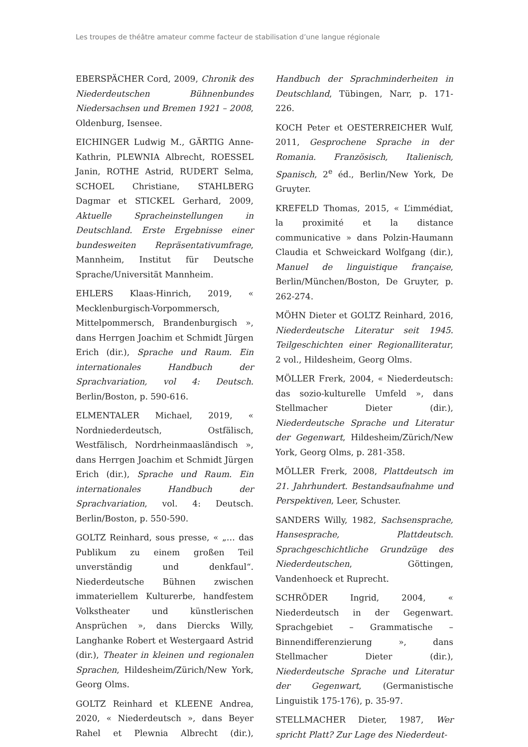Les troupes de théâtre amateur comme facteur de stabilisation d’une langue régionale
EBERSPÄCHER Cord, 2009, Chronik des Niederdeutschen Bühnenbundes Niedersachsen und Bremen 1921 – 2008, Oldenburg, Isensee.
EICHINGER Ludwig M., GÄRTIG Anne-Kathrin, PLEWNIA Albrecht, ROESSEL Janin, ROTHE Astrid, RUDERT Selma, SCHOEL Christiane, STAHLBERG Dagmar et STICKEL Gerhard, 2009, Aktuelle Spracheinstellungen in Deutschland. Erste Ergebnisse einer bundesweiten Repräsentativumfrage, Mannheim, Institut für Deutsche Sprache/Universität Mannheim.
EHLERS Klaas-Hinrich, 2019, « Mecklenburgisch-Vorpommersch, Mittelpommersch, Brandenburgisch », dans Herrgen Joachim et Schmidt Jürgen Erich (dir.), Sprache und Raum. Ein internationales Handbuch der Sprachvariation, vol 4: Deutsch. Berlin/Boston, p. 590-616.
ELMENTALER Michael, 2019, « Nordniederdeutsch, Ostfälisch, Westfälisch, Nordrheinmaasländisch », dans Herrgen Joachim et Schmidt Jürgen Erich (dir.), Sprache und Raum. Ein internationales Handbuch der Sprachvariation, vol. 4: Deutsch. Berlin/Boston, p. 550-590.
GOLTZ Reinhard, sous presse, « „… das Publikum zu einem großen Teil unverständig und denkfaul“. Niederdeutsche Bühnen zwischen immateriellem Kulturerbe, handfestem Volkstheater und künstlerischen Ansprüchen », dans Diercks Willy, Langhanke Robert et Westergaard Astrid (dir.), Theater in kleinen und regionalen Sprachen, Hildesheim/Zürich/New York, Georg Olms.
GOLTZ Reinhard et KLEENE Andrea, 2020, « Niederdeutsch », dans Beyer Rahel et Plewnia Albrecht (dir.), Handbuch der Sprachminderheiten in Deutschland, Tübingen, Narr, p. 171-226.
KOCH Peter et OESTERREICHER Wulf, 2011, Gesprochene Sprache in der Romania. Französisch, Italienisch, Spanisch, 2<sup>e</sup> éd., Berlin/New York, De Gruyter.
KREFELD Thomas, 2015, « L’immédiat, la proximité et la distance communicative » dans Polzin-Haumann Claudia et Schweickard Wolfgang (dir.), Manuel de linguistique française, Berlin/München/Boston, De Gruyter, p. 262-274.
MÖHN Dieter et GOLTZ Reinhard, 2016, Niederdeutsche Literatur seit 1945. Teilgeschichten einer Regionalliteratur, 2 vol., Hildesheim, Georg Olms.
MÖLLER Frerk, 2004, « Niederdeutsch: das sozio-kulturelle Umfeld », dans Stellmacher Dieter (dir.), Niederdeutsche Sprache und Literatur der Gegenwart, Hildesheim/Zürich/New York, Georg Olms, p. 281-358.
MÖLLER Frerk, 2008, Plattdeutsch im 21. Jahrhundert. Bestandsaufnahme und Perspektiven, Leer, Schuster.
SANDERS Willy, 1982, Sachsensprache, Hansesprache, Plattdeutsch. Sprachgeschichtliche Grundzüge des Niederdeutschen, Göttingen, Vandenhoeck et Ruprecht.
SCHRÖDER Ingrid, 2004, « Niederdeutsch in der Gegenwart. Sprachgebiet – Grammatische – Binnendifferenzierung », dans Stellmacher Dieter (dir.), Niederdeutsche Sprache und Literatur der Gegenwart, (Germanistische Linguistik 175-176), p. 35-97.
STELLMACHER Dieter, 1987, Wer spricht Platt? Zur Lage des Niederdeut-